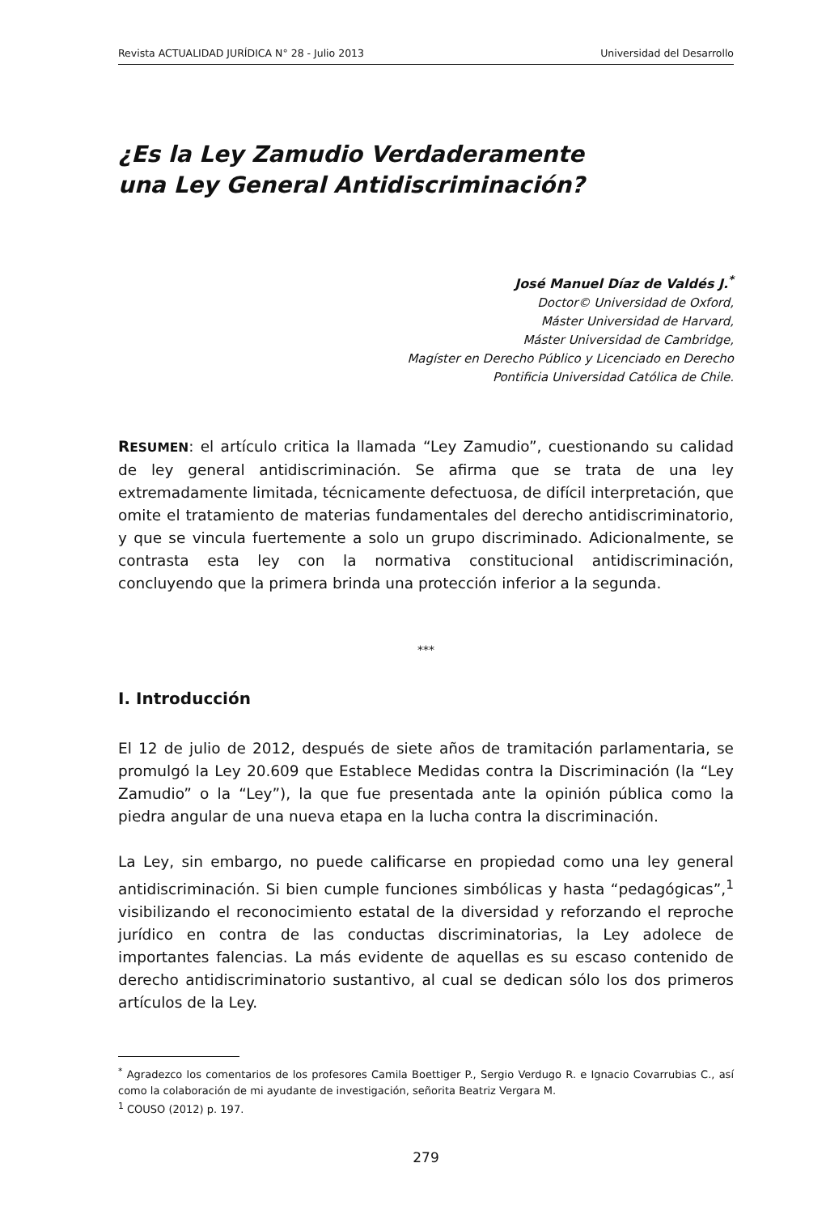Revista ACTUALIDAD JURÍDICA N° 28 - Julio 2013 Universidad del Desarrollo
¿Es la Ley Zamudio Verdaderamente
una Ley General Antidiscriminación?
José Manuel Díaz de Valdés J.<sup>*</sup>
Doctor© Universidad de Oxford,
Máster Universidad de Harvard,
Máster Universidad de Cambridge,
Magíster en Derecho Público y Licenciado en Derecho
Pontificia Universidad Católica de Chile.
RESUMEN: el artículo critica la llamada “Ley Zamudio”, cuestionando su calidad de ley general antidiscriminación. Se afirma que se trata de una ley extremadamente limitada, técnicamente defectuosa, de difícil interpretación, que omite el tratamiento de materias fundamentales del derecho antidiscriminatorio, y que se vincula fuertemente a solo un grupo discriminado. Adicionalmente, se contrasta esta ley con la normativa constitucional antidiscriminación, concluyendo que la primera brinda una protección inferior a la segunda.
***
I. Introducción
El 12 de julio de 2012, después de siete años de tramitación parlamentaria, se promulgó la Ley 20.609 que Establece Medidas contra la Discriminación (la “Ley Zamudio” o la “Ley”), la que fue presentada ante la opinión pública como la piedra angular de una nueva etapa en la lucha contra la discriminación.
La Ley, sin embargo, no puede calificarse en propiedad como una ley general antidiscriminación. Si bien cumple funciones simbólicas y hasta “pedagógicas”,<sup>1</sup> visibilizando el reconocimiento estatal de la diversidad y reforzando el reproche jurídico en contra de las conductas discriminatorias, la Ley adolece de importantes falencias. La más evidente de aquellas es su escaso contenido de derecho antidiscriminatorio sustantivo, al cual se dedican sólo los dos primeros artículos de la Ley.
<sup>*</sup> Agradezco los comentarios de los profesores Camila Boettiger P., Sergio Verdugo R. e Ignacio Covarrubias C., así como la colaboración de mi ayudante de investigación, señorita Beatriz Vergara M.
<sup>1</sup> COUSO (2012) p. 197.
279